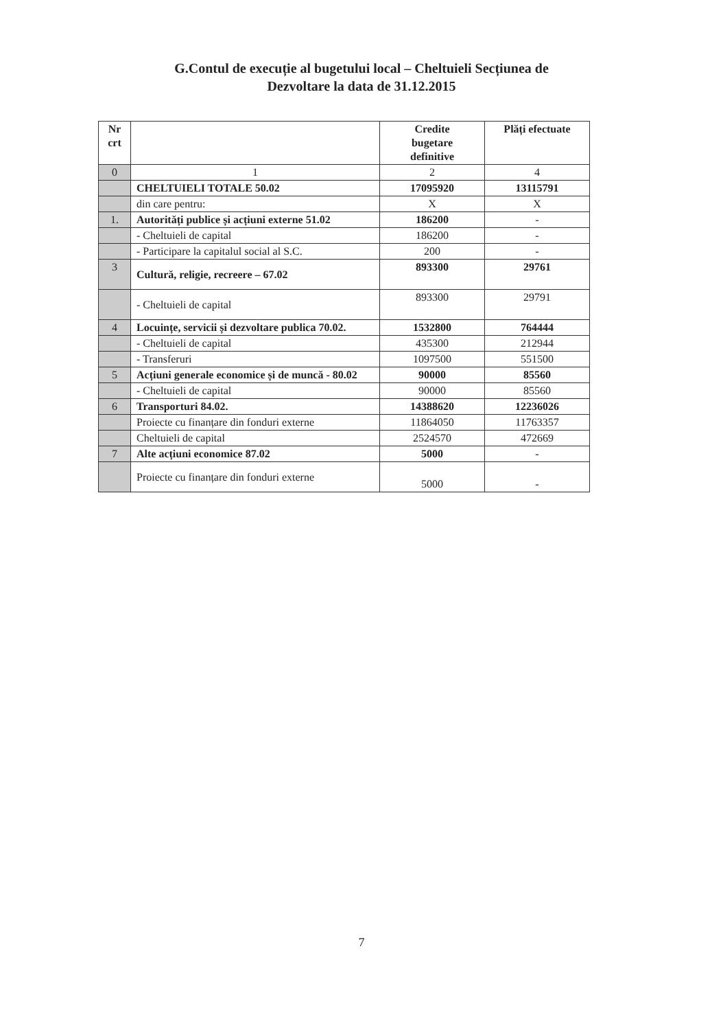G.Contul de execuție al bugetului local – Cheltuieli Secțiunea de
Dezvoltare la data de 31.12.2015
| Nr crt | | Credite bugetare definitive | Plăți efectuate |
| --- | --- | --- | --- |
| 0 | 1 | 2 | 4 |
| | CHELTUIELI TOTALE 50.02 | 17095920 | 13115791 |
| | din care pentru: | X | X |
| 1. | Autorități publice și acțiuni externe 51.02 | 186200 | - |
| | - Cheltuieli de capital | 186200 | - |
| | - Participare la capitalul social al S.C. | 200 | - |
| 3 | Cultură, religie, recreere – 67.02 | 893300 | 29761 |
| | - Cheltuieli de capital | 893300 | 29791 |
| 4 | Locuințe, servicii și dezvoltare publica 70.02. | 1532800 | 764444 |
| | - Cheltuieli de capital | 435300 | 212944 |
| | - Transferuri | 1097500 | 551500 |
| 5 | Acțiuni generale economice și de muncă - 80.02 | 90000 | 85560 |
| | - Cheltuieli de capital | 90000 | 85560 |
| 6 | Transporturi 84.02. | 14388620 | 12236026 |
| | Proiecte cu finanțare din fonduri externe | 11864050 | 11763357 |
| | Cheltuieli de capital | 2524570 | 472669 |
| 7 | Alte acțiuni economice 87.02 | 5000 | - |
| | Proiecte cu finanțare din fonduri externe | 5000 | - |
7